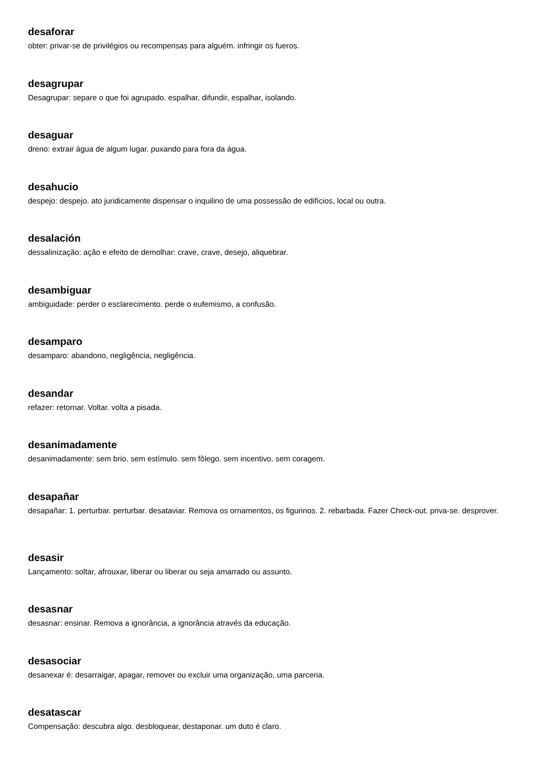desaforar
obter: privar-se de privilégios ou recompensas para alguém. infringir os fueros.
desagrupar
Desagrupar: separe o que foi agrupado. espalhar, difundir, espalhar, isolando.
desaguar
dreno: extrair água de algum lugar. puxando para fora da água.
desahucio
despejo: despejo. ato juridicamente dispensar o inquilino de uma possessão de edifícios, local ou outra.
desalación
dessalinização: ação e efeito de demolhar: crave, crave, desejo, aliquebrar.
desambiguar
ambiguidade: perder o esclarecimento. perde o eufemismo, a confusão.
desamparo
desamparo: abandono, negligência, negligência.
desandar
refazer: retornar. Voltar. volta a pisada.
desanimadamente
desanimadamente: sem brio. sem estímulo. sem fôlego. sem incentivo. sem coragem.
desapañar
desapañar: 1. perturbar. perturbar. desataviar. Remova os ornamentos, os figurinos. 2. rebarbada. Fazer Check-out. priva-se. desprover.
desasir
Lançamento: soltar, afrouxar, liberar ou liberar ou seja amarrado ou assunto.
desasnar
desasnar: ensinar. Remova a ignorância, a ignorância através da educação.
desasociar
desanexar é: desarraigar, apagar, remover ou excluir uma organização, uma parceria.
desatascar
Compensação: descubra algo. desbloquear, destaponar. um duto é claro.